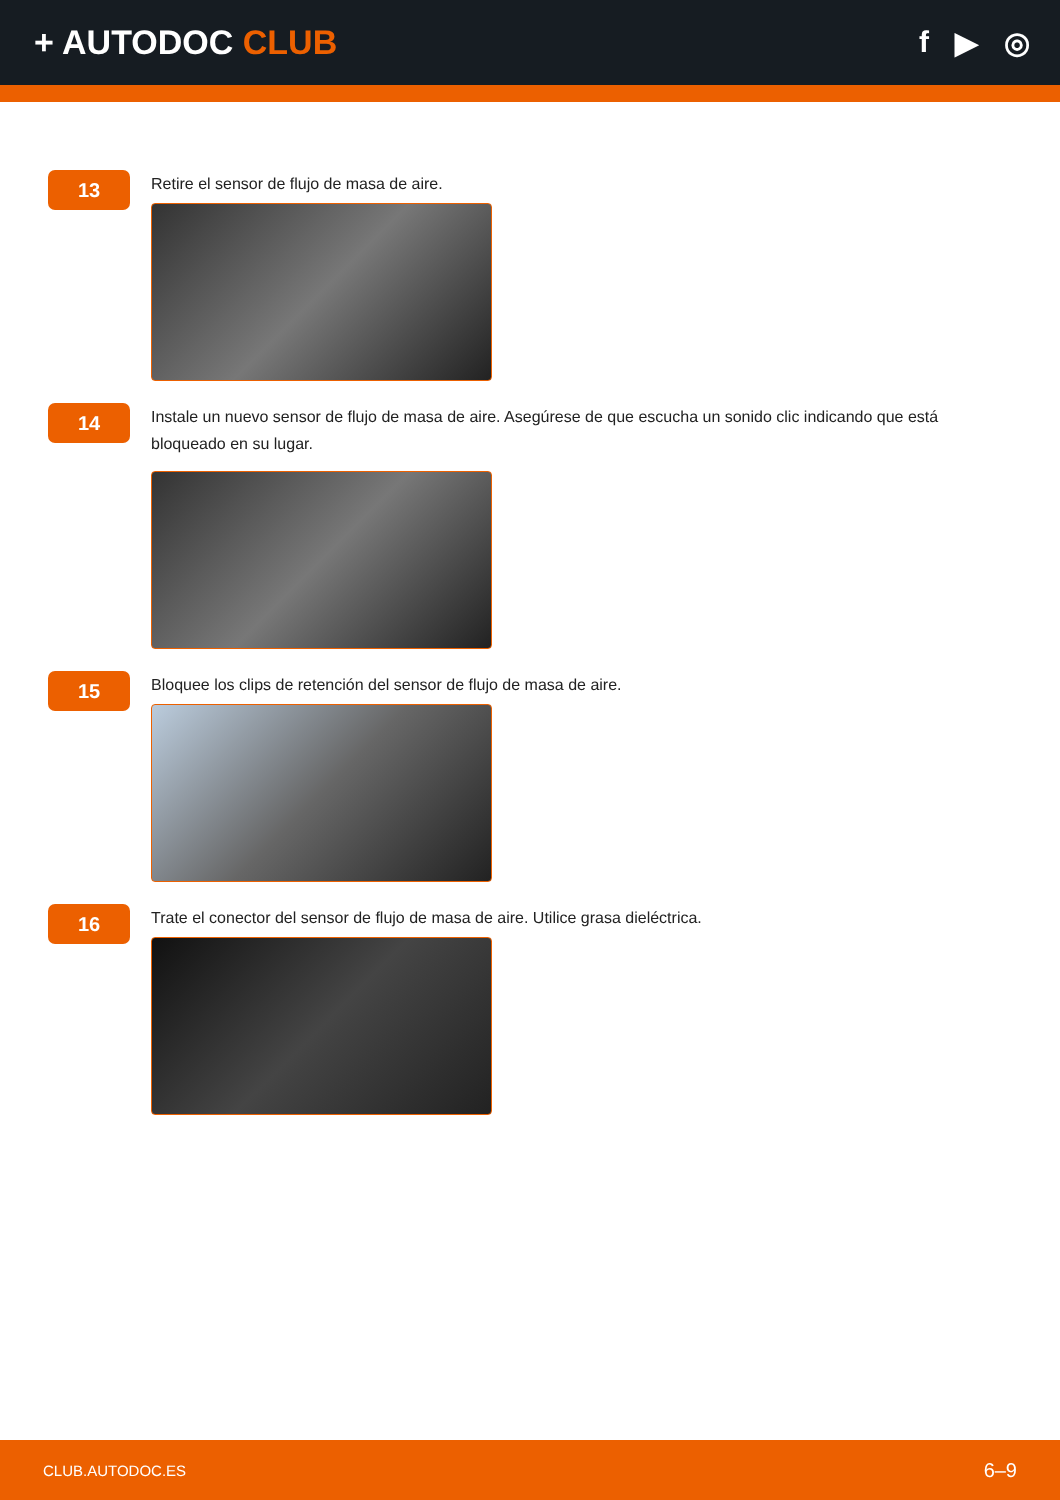+ AUTODOC CLUB f ▶ ◎
13
Retire el sensor de flujo de masa de aire.
14
Instale un nuevo sensor de flujo de masa de aire. Asegúrese de que escucha un sonido clic indicando que está bloqueado en su lugar.
15
Bloquee los clips de retención del sensor de flujo de masa de aire.
16
Trate el conector del sensor de flujo de masa de aire. Utilice grasa dieléctrica.
CLUB.AUTODOC.ES 6–9